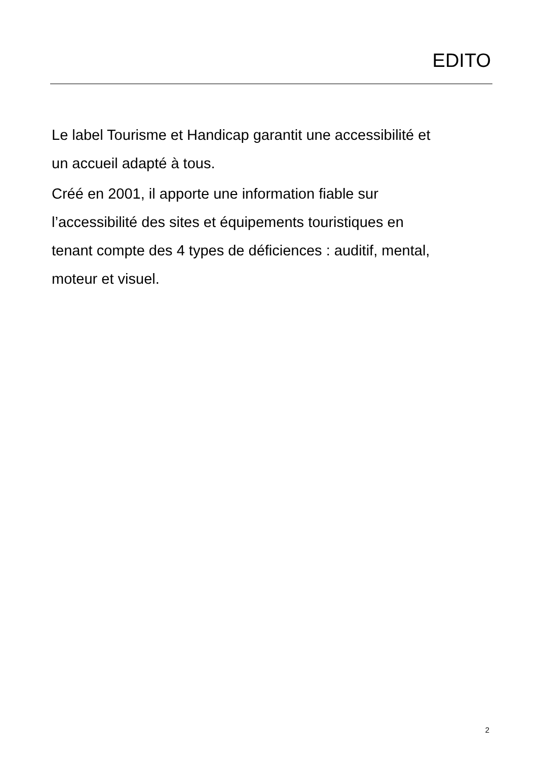EDITO
Le label Tourisme et Handicap garantit une accessibilité et
un accueil adapté à tous.
Créé en 2001, il apporte une information fiable sur
l’accessibilité des sites et équipements touristiques en
tenant compte des 4 types de déficiences : auditif, mental,
moteur et visuel.
2